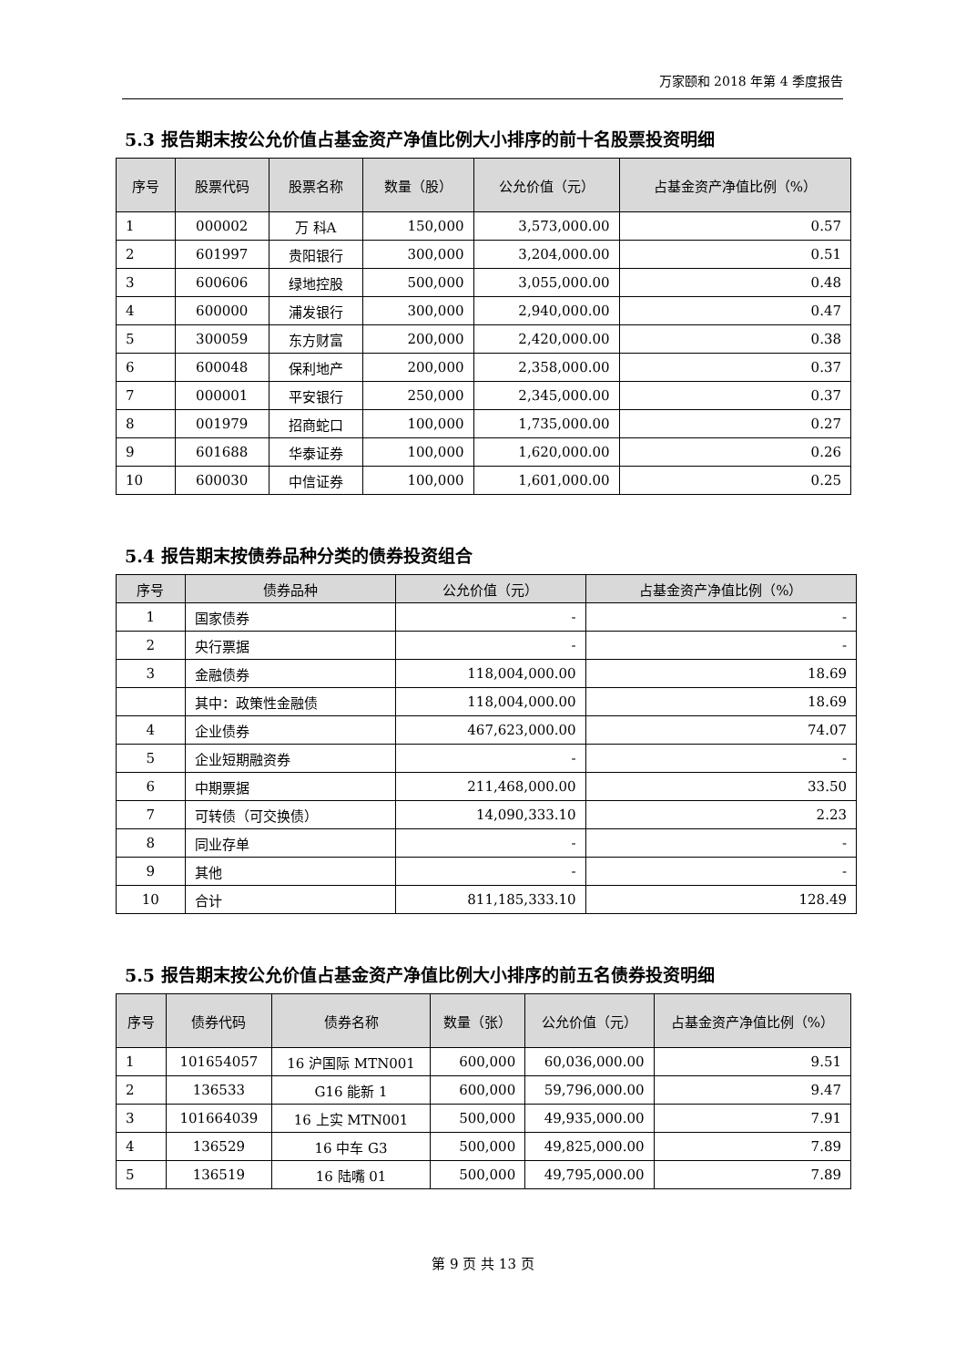万家颐和 2018 年第 4 季度报告
5.3 报告期末按公允价值占基金资产净值比例大小排序的前十名股票投资明细
| 序号 | 股票代码 | 股票名称 | 数量（股） | 公允价值（元） | 占基金资产净值比例（%） |
| --- | --- | --- | --- | --- | --- |
| 1 | 000002 | 万 科A | 150,000 | 3,573,000.00 | 0.57 |
| 2 | 601997 | 贵阳银行 | 300,000 | 3,204,000.00 | 0.51 |
| 3 | 600606 | 绿地控股 | 500,000 | 3,055,000.00 | 0.48 |
| 4 | 600000 | 浦发银行 | 300,000 | 2,940,000.00 | 0.47 |
| 5 | 300059 | 东方财富 | 200,000 | 2,420,000.00 | 0.38 |
| 6 | 600048 | 保利地产 | 200,000 | 2,358,000.00 | 0.37 |
| 7 | 000001 | 平安银行 | 250,000 | 2,345,000.00 | 0.37 |
| 8 | 001979 | 招商蛇口 | 100,000 | 1,735,000.00 | 0.27 |
| 9 | 601688 | 华泰证券 | 100,000 | 1,620,000.00 | 0.26 |
| 10 | 600030 | 中信证券 | 100,000 | 1,601,000.00 | 0.25 |
5.4 报告期末按债券品种分类的债券投资组合
| 序号 | 债券品种 | 公允价值（元） | 占基金资产净值比例（%） |
| --- | --- | --- | --- |
| 1 | 国家债券 | - | - |
| 2 | 央行票据 | - | - |
| 3 | 金融债券 | 118,004,000.00 | 18.69 |
| | 其中：政策性金融债 | 118,004,000.00 | 18.69 |
| 4 | 企业债券 | 467,623,000.00 | 74.07 |
| 5 | 企业短期融资券 | - | - |
| 6 | 中期票据 | 211,468,000.00 | 33.50 |
| 7 | 可转债（可交换债） | 14,090,333.10 | 2.23 |
| 8 | 同业存单 | - | - |
| 9 | 其他 | - | - |
| 10 | 合计 | 811,185,333.10 | 128.49 |
5.5 报告期末按公允价值占基金资产净值比例大小排序的前五名债券投资明细
| 序号 | 债券代码 | 债券名称 | 数量（张） | 公允价值（元） | 占基金资产净值比例（%） |
| --- | --- | --- | --- | --- | --- |
| 1 | 101654057 | 16 沪国际 MTN001 | 600,000 | 60,036,000.00 | 9.51 |
| 2 | 136533 | G16 能新 1 | 600,000 | 59,796,000.00 | 9.47 |
| 3 | 101664039 | 16 上实 MTN001 | 500,000 | 49,935,000.00 | 7.91 |
| 4 | 136529 | 16 中车 G3 | 500,000 | 49,825,000.00 | 7.89 |
| 5 | 136519 | 16 陆嘴 01 | 500,000 | 49,795,000.00 | 7.89 |
第 9 页 共 13 页